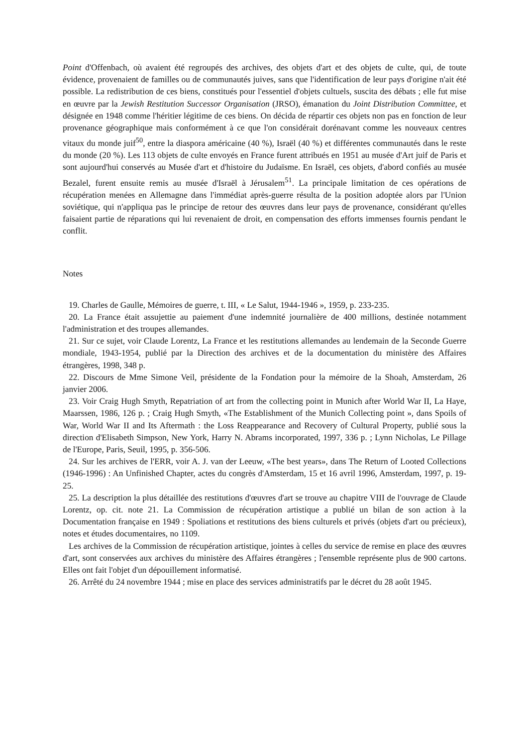Point d'Offenbach, où avaient été regroupés des archives, des objets d'art et des objets de culte, qui, de toute évidence, provenaient de familles ou de communautés juives, sans que l'identification de leur pays d'origine n'ait été possible. La redistribution de ces biens, constitués pour l'essentiel d'objets cultuels, suscita des débats ; elle fut mise en œuvre par la Jewish Restitution Successor Organisation (JRSO), émanation du Joint Distribution Committee, et désignée en 1948 comme l'héritier légitime de ces biens. On décida de répartir ces objets non pas en fonction de leur provenance géographique mais conformément à ce que l'on considérait dorénavant comme les nouveaux centres vitaux du monde juif<sup>50</sup>, entre la diaspora américaine (40 %), Israël (40 %) et différentes communautés dans le reste du monde (20 %). Les 113 objets de culte envoyés en France furent attribués en 1951 au musée d'Art juif de Paris et sont aujourd'hui conservés au Musée d'art et d'histoire du Judaïsme. En Israël, ces objets, d'abord confiés au musée Bezalel, furent ensuite remis au musée d'Israël à Jérusalem<sup>51</sup>. La principale limitation de ces opérations de récupération menées en Allemagne dans l'immédiat après-guerre résulta de la position adoptée alors par l'Union soviétique, qui n'appliqua pas le principe de retour des œuvres dans leur pays de provenance, considérant qu'elles faisaient partie de réparations qui lui revenaient de droit, en compensation des efforts immenses fournis pendant le conflit.
Notes
19. Charles de Gaulle, Mémoires de guerre, t. III, « Le Salut, 1944-1946 », 1959, p. 233-235.
20. La France était assujettie au paiement d'une indemnité journalière de 400 millions, destinée notamment l'administration et des troupes allemandes.
21. Sur ce sujet, voir Claude Lorentz, La France et les restitutions allemandes au lendemain de la Seconde Guerre mondiale, 1943-1954, publié par la Direction des archives et de la documentation du ministère des Affaires étrangères, 1998, 348 p.
22. Discours de Mme Simone Veil, présidente de la Fondation pour la mémoire de la Shoah, Amsterdam, 26 janvier 2006.
23. Voir Craig Hugh Smyth, Repatriation of art from the collecting point in Munich after World War II, La Haye, Maarssen, 1986, 126 p. ; Craig Hugh Smyth, «The Establishment of the Munich Collecting point », dans Spoils of War, World War II and Its Aftermath : the Loss Reappearance and Recovery of Cultural Property, publié sous la direction d'Elisabeth Simpson, New York, Harry N. Abrams incorporated, 1997, 336 p. ; Lynn Nicholas, Le Pillage de l'Europe, Paris, Seuil, 1995, p. 356-506.
24. Sur les archives de l'ERR, voir A. J. van der Leeuw, «The best years», dans The Return of Looted Collections (1946-1996) : An Unfinished Chapter, actes du congrès d'Amsterdam, 15 et 16 avril 1996, Amsterdam, 1997, p. 19-25.
25. La description la plus détaillée des restitutions d'œuvres d'art se trouve au chapitre VIII de l'ouvrage de Claude Lorentz, op. cit. note 21. La Commission de récupération artistique a publié un bilan de son action à la Documentation française en 1949 : Spoliations et restitutions des biens culturels et privés (objets d'art ou précieux), notes et études documentaires, no 1109.
Les archives de la Commission de récupération artistique, jointes à celles du service de remise en place des œuvres d'art, sont conservées aux archives du ministère des Affaires étrangères ; l'ensemble représente plus de 900 cartons. Elles ont fait l'objet d'un dépouillement informatisé.
26. Arrêté du 24 novembre 1944 ; mise en place des services administratifs par le décret du 28 août 1945.